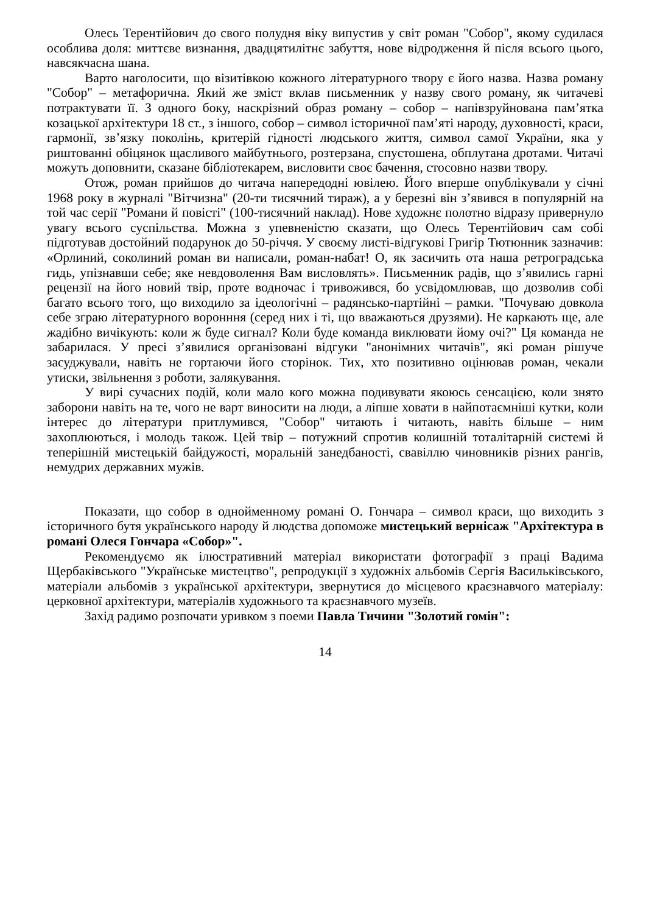Олесь Терентійович до свого полудня віку випустив у світ роман "Собор", якому судилася особлива доля: миттєве визнання, двадцятилітнє забуття, нове відродження й після всього цього, навсякчасна шана.
Варто наголосити, що візитівкою кожного літературного твору є його назва. Назва роману "Собор" – метафорична. Який же зміст вклав письменник у назву свого роману, як читачеві потрактувати її. З одного боку, наскрізний образ роману – собор – напівзруйнована пам’ятка козацької архітектури 18 ст., з іншого, собор – символ історичної пам’яті народу, духовності, краси, гармонії, зв’язку поколінь, критерій гідності людського життя, символ самої України, яка у риштованні обіцянок щасливого майбутнього, розтерзана, спустошена, обплутана дротами. Читачі можуть доповнити, сказане бібліотекарем, висловити своє бачення, стосовно назви твору.
Отож, роман прийшов до читача напередодні ювілею. Його вперше опублікували у січні 1968 року в журналі "Вітчизна" (20-ти тисячний тираж), а у березні він з’явився в популярній на той час серії "Романи й повісті" (100-тисячний наклад). Нове художнє полотно відразу привернуло увагу всього суспільства. Можна з упевненістю сказати, що Олесь Терентійович сам собі підготував достойний подарунок до 50-річчя. У своєму листі-відгукові Григір Тютюнник зазначив: «Орлиний, соколиний роман ви написали, роман-набат! О, як засичить ота наша ретроградська гидь, упізнавши себе; яке невдоволення Вам висловлять». Письменник радів, що з’явились гарні рецензії на його новий твір, проте водночас і тривожився, бо усвідомлював, що дозволив собі багато всього того, що виходило за ідеологічні – радянсько-партійні – рамки. "Почуваю довкола себе зграю літературного воронння (серед них і ті, що вважаються друзями). Не каркають ще, але жадібно вичікують: коли ж буде сигнал? Коли буде команда виклювати йому очі?" Ця команда не забарилася. У пресі з’явилися організовані відгуки "анонімних читачів", які роман рішуче засуджували, навіть не гортаючи його сторінок. Тих, хто позитивно оцінював роман, чекали утиски, звільнення з роботи, залякування.
У вирі сучасних подій, коли мало кого можна подивувати якоюсь сенсацією, коли знято заборони навіть на те, чого не варт виносити на люди, а ліпше ховати в найпотаємніші кутки, коли інтерес до літератури притлумився, "Собор" читають і читають, навіть більше – ним захоплюються, і молодь також. Цей твір – потужний спротив колишній тоталітарній системі й теперішній мистецькій байдужості, моральній занедбаності, свавіллю чиновників різних рангів, немудрих державних мужів.
Показати, що собор в однойменному романі О. Гончара – символ краси, що виходить з історичного бутя українського народу й людства допоможе мистецький вернісаж "Архітектура в романі Олеся Гончара «Собор»".
Рекомендуємо як ілюстративний матеріал використати фотографії з праці Вадима Щербаківського "Українське мистецтво", репродукції з художніх альбомів Сергія Васильківського, матеріали альбомів з української архітектури, звернутися до місцевого краєзнавчого матеріалу: церковної архітектури, матеріалів художнього та краєзнавчого музеїв.
Захід радимо розпочати уривком з поеми Павла Тичини "Золотий гомін":
14